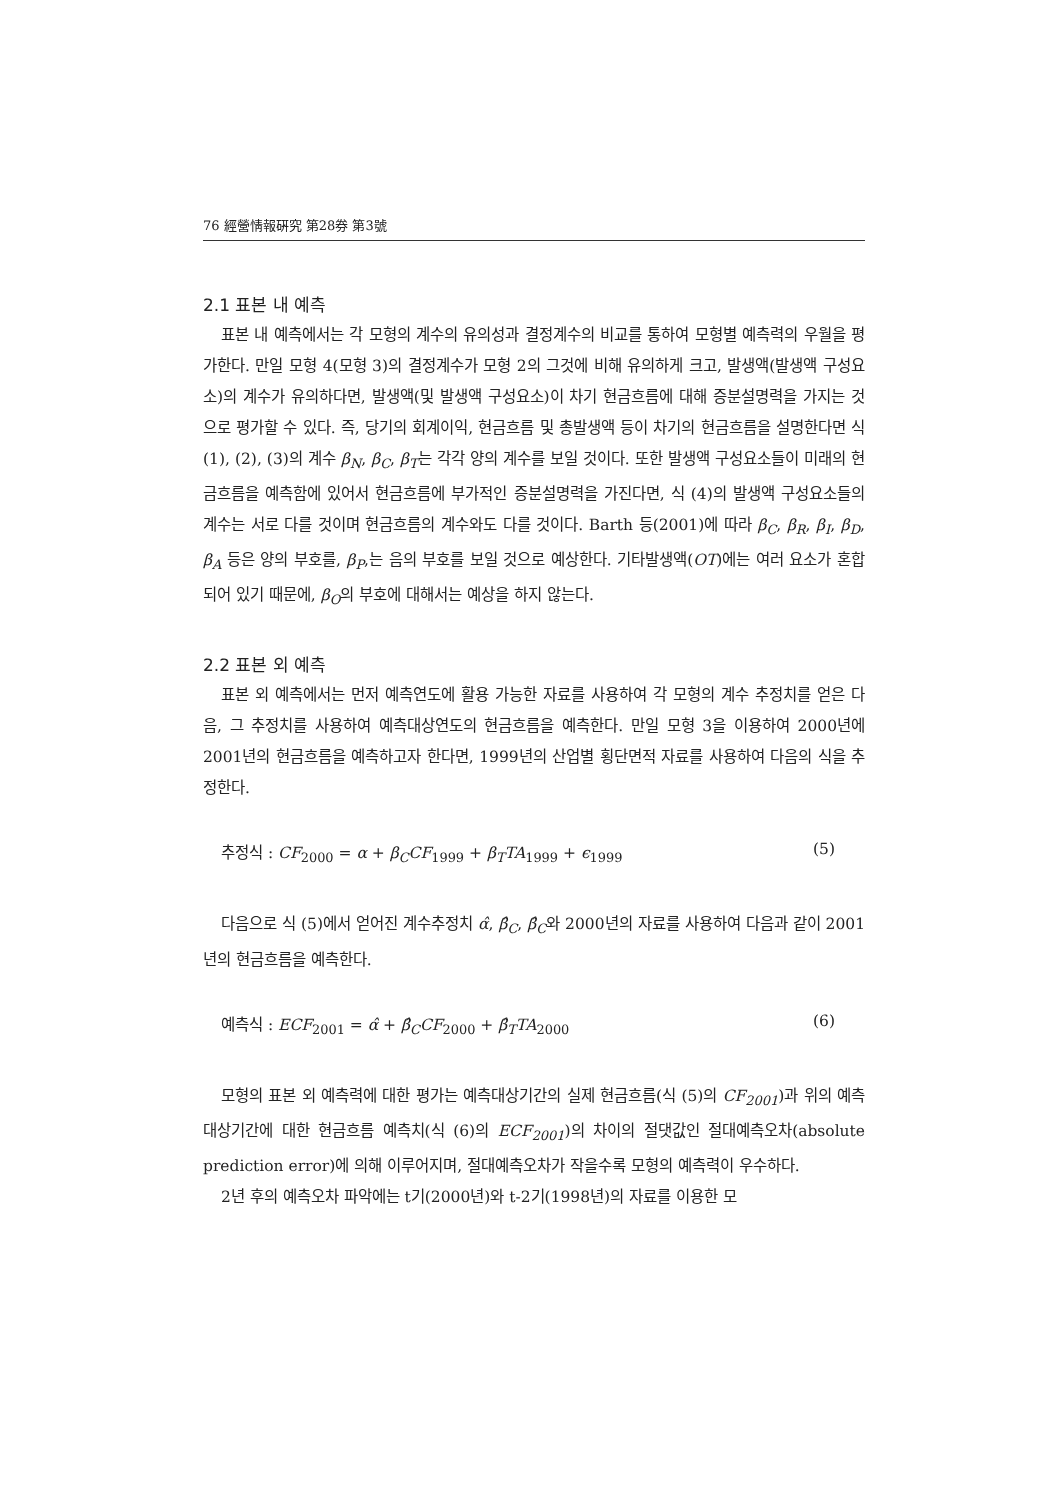76 經營情報硏究 第28券 第3號
2.1 표본 내 예측
표본 내 예측에서는 각 모형의 계수의 유의성과 결정계수의 비교를 통하여 모형별 예측력의 우월을 평가한다. 만일 모형 4(모형 3)의 결정계수가 모형 2의 그것에 비해 유의하게 크고, 발생액(발생액 구성요소)의 계수가 유의하다면, 발생액(및 발생액 구성요소)이 차기 현금흐름에 대해 증분설명력을 가지는 것으로 평가할 수 있다. 즉, 당기의 회계이익, 현금흐름 및 총발생액 등이 차기의 현금흐름을 설명한다면 식 (1), (2), (3)의 계수 β<sub>N</sub>, β<sub>C</sub>, β<sub>T</sub>는 각각 양의 계수를 보일 것이다. 또한 발생액 구성요소들이 미래의 현금흐름을 예측함에 있어서 현금흐름에 부가적인 증분설명력을 가진다면, 식 (4)의 발생액 구성요소들의 계수는 서로 다를 것이며 현금흐름의 계수와도 다를 것이다. Barth 등(2001)에 따라 β<sub>C</sub>, β<sub>R</sub>, β<sub>I</sub>, β<sub>D</sub>, β<sub>A</sub> 등은 양의 부호를, β<sub>P</sub>,는 음의 부호를 보일 것으로 예상한다. 기타발생액(OT)에는 여러 요소가 혼합되어 있기 때문에, β<sub>O</sub>의 부호에 대해서는 예상을 하지 않는다.
2.2 표본 외 예측
표본 외 예측에서는 먼저 예측연도에 활용 가능한 자료를 사용하여 각 모형의 계수 추정치를 얻은 다음, 그 추정치를 사용하여 예측대상연도의 현금흐름을 예측한다. 만일 모형 3을 이용하여 2000년에 2001년의 현금흐름을 예측하고자 한다면, 1999년의 산업별 횡단면적 자료를 사용하여 다음의 식을 추정한다.
추정식 : CF<sub>2000</sub> = α + β<sub>C</sub>CF<sub>1999</sub> + β<sub>T</sub>TA<sub>1999</sub> + ϵ<sub>1999</sub> (5)
다음으로 식 (5)에서 얻어진 계수추정치 α̂, β̂<sub>C</sub>, β̂<sub>C</sub>와 2000년의 자료를 사용하여 다음과 같이 2001년의 현금흐름을 예측한다.
예측식 : ECF<sub>2001</sub> = α̂ + β̂<sub>C</sub>CF<sub>2000</sub> + β̂<sub>T</sub>TA<sub>2000</sub> (6)
모형의 표본 외 예측력에 대한 평가는 예측대상기간의 실제 현금흐름(식 (5)의 CF<sub>2001</sub>)과 위의 예측대상기간에 대한 현금흐름 예측치(식 (6)의 ECF<sub>2001</sub>)의 차이의 절댓값인 절대예측오차(absolute prediction error)에 의해 이루어지며, 절대예측오차가 작을수록 모형의 예측력이 우수하다.
2년 후의 예측오차 파악에는 t기(2000년)와 t-2기(1998년)의 자료를 이용한 모